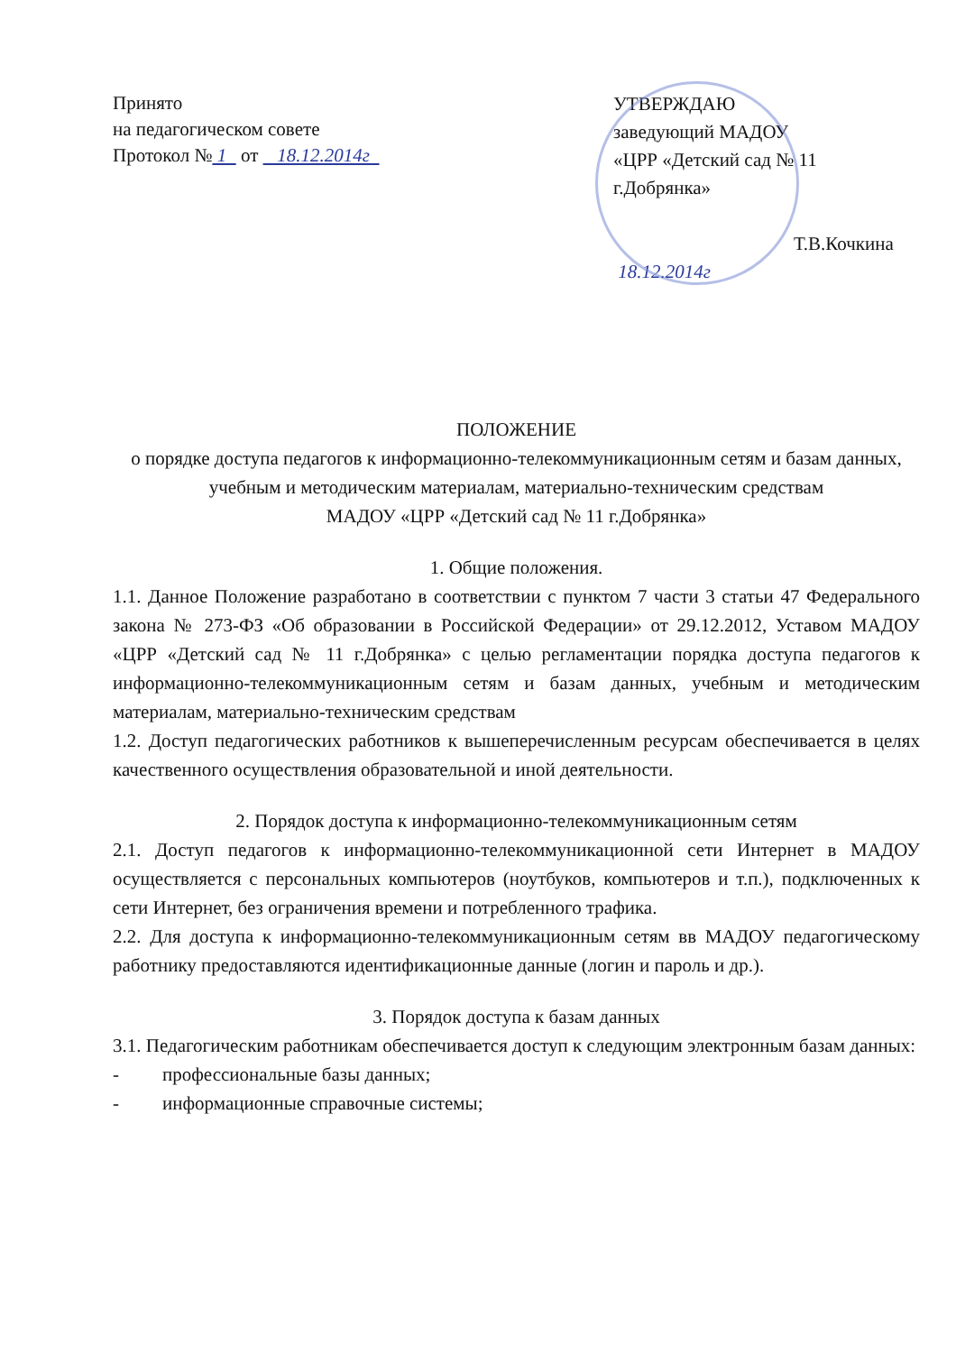Принято
на педагогическом совете
Протокол № 1 от 18.12.2014г
УТВЕРЖДАЮ
заведующий МАДОУ
«ЦРР «Детский сад № 11
г.Добрянка»
Т.В.Кочкина
18.12.2014г
ПОЛОЖЕНИЕ
о порядке доступа педагогов к информационно-телекоммуникационным сетям и базам данных, учебным и методическим материалам, материально-техническим средствам
МАДОУ «ЦРР «Детский сад № 11 г.Добрянка»
1. Общие положения.
1.1. Данное Положение разработано в соответствии с пунктом 7 части 3 статьи 47 Федерального закона № 273-ФЗ «Об образовании в Российской Федерации» от 29.12.2012, Уставом МАДОУ «ЦРР «Детский сад № 11 г.Добрянка» с целью регламентации порядка доступа педагогов к информационно-телекоммуникационным сетям и базам данных, учебным и методическим материалам, материально-техническим средствам
1.2. Доступ педагогических работников к вышеперечисленным ресурсам обеспечивается в целях качественного осуществления образовательной и иной деятельности.
2. Порядок доступа к информационно-телекоммуникационным сетям
2.1. Доступ педагогов к информационно-телекоммуникационной сети Интернет в МАДОУ осуществляется с персональных компьютеров (ноутбуков, компьютеров и т.п.), подключенных к сети Интернет, без ограничения времени и потребленного трафика.
2.2. Для доступа к информационно-телекоммуникационным сетям вв МАДОУ педагогическому работнику предоставляются идентификационные данные (логин и пароль и др.).
3. Порядок доступа к базам данных
3.1. Педагогическим работникам обеспечивается доступ к следующим электронным базам данных:
- профессиональные базы данных;
- информационные справочные системы;